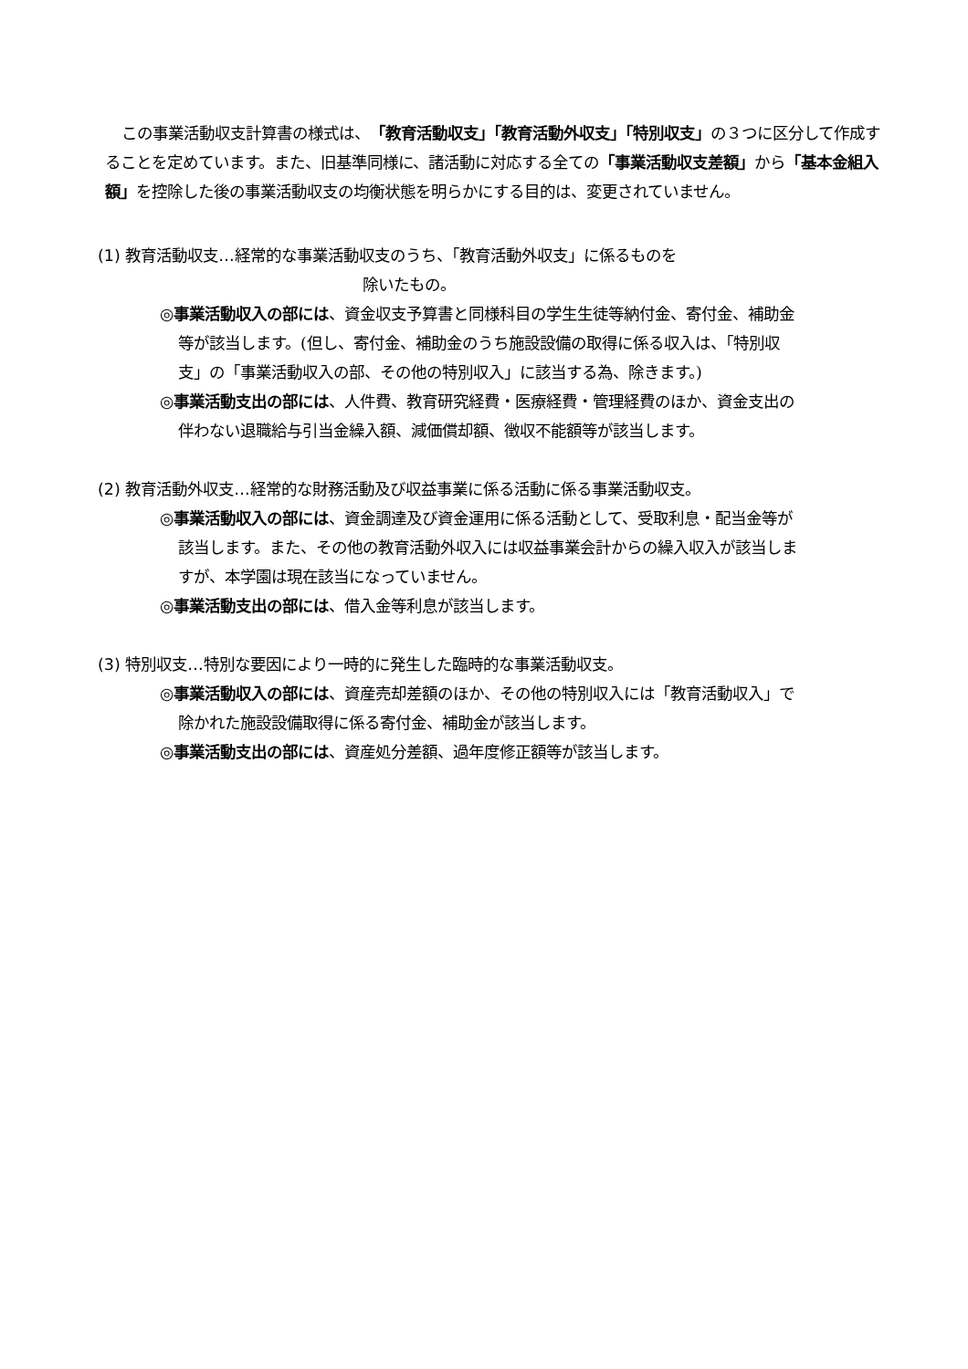この事業活動収支計算書の様式は、「教育活動収支」「教育活動外収支」「特別収支」の３つに区分して作成することを定めています。また、旧基準同様に、諸活動に対応する全ての「事業活動収支差額」から「基本金組入額」を控除した後の事業活動収支の均衡状態を明らかにする目的は、変更されていません。
(1) 教育活動収支…経常的な事業活動収支のうち、「教育活動外収支」に係るものを
除いたもの。
◎事業活動収入の部には、資金収支予算書と同様科目の学生生徒等納付金、寄付金、補助金等が該当します。(但し、寄付金、補助金のうち施設設備の取得に係る収入は、「特別収支」の「事業活動収入の部、その他の特別収入」に該当する為、除きます。)
◎事業活動支出の部には、人件費、教育研究経費・医療経費・管理経費のほか、資金支出の伴わない退職給与引当金繰入額、減価償却額、徴収不能額等が該当します。
(2) 教育活動外収支…経常的な財務活動及び収益事業に係る活動に係る事業活動収支。
◎事業活動収入の部には、資金調達及び資金運用に係る活動として、受取利息・配当金等が該当します。また、その他の教育活動外収入には収益事業会計からの繰入収入が該当しますが、本学園は現在該当になっていません。
◎事業活動支出の部には、借入金等利息が該当します。
(3) 特別収支…特別な要因により一時的に発生した臨時的な事業活動収支。
◎事業活動収入の部には、資産売却差額のほか、その他の特別収入には「教育活動収入」で除かれた施設設備取得に係る寄付金、補助金が該当します。
◎事業活動支出の部には、資産処分差額、過年度修正額等が該当します。